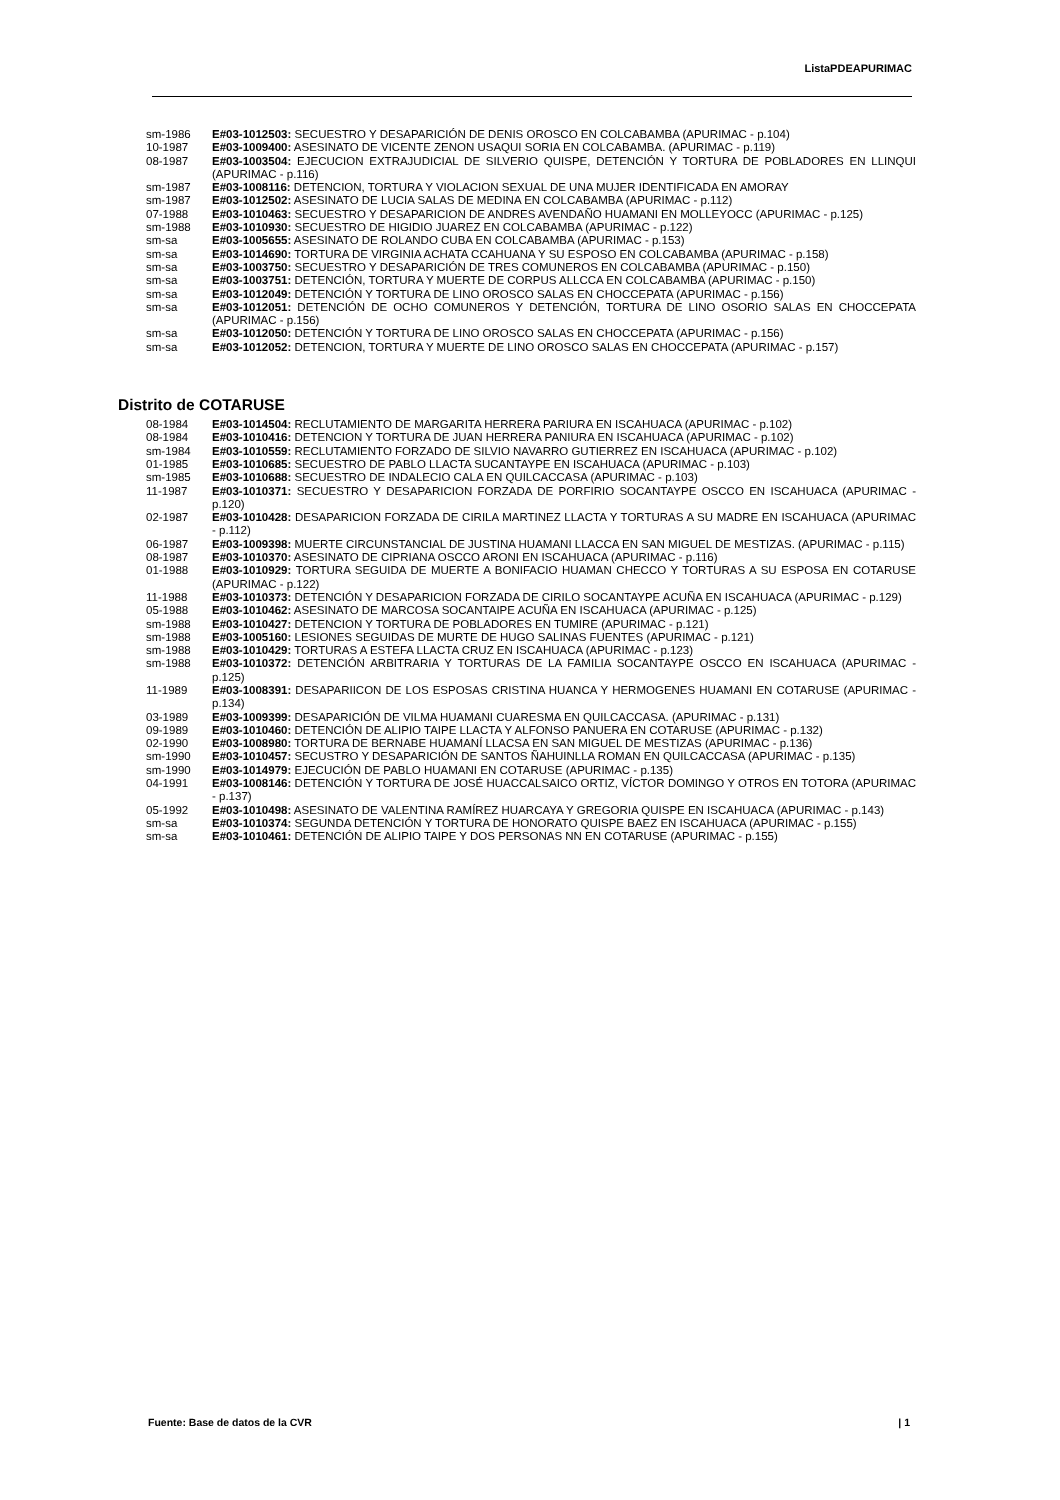ListaPDEAPURIMAC
sm-1986 E#03-1012503: SECUESTRO Y DESAPARICIÓN DE DENIS OROSCO EN COLCABAMBA (APURIMAC - p.104)
10-1987 E#03-1009400: ASESINATO DE VICENTE ZENON USAQUI SORIA EN COLCABAMBA. (APURIMAC - p.119)
08-1987 E#03-1003504: EJECUCION EXTRAJUDICIAL DE SILVERIO QUISPE, DETENCIÓN Y TORTURA DE POBLADORES EN LLINQUI (APURIMAC - p.116)
sm-1987 E#03-1008116: DETENCION, TORTURA Y VIOLACION SEXUAL DE UNA MUJER IDENTIFICADA EN AMORAY
sm-1987 E#03-1012502: ASESINATO DE LUCIA SALAS DE MEDINA EN COLCABAMBA (APURIMAC - p.112)
07-1988 E#03-1010463: SECUESTRO Y DESAPARICION DE ANDRES AVENDAÑO HUAMANI EN MOLLEYOCC (APURIMAC - p.125)
sm-1988 E#03-1010930: SECUESTRO DE HIGIDIO JUAREZ EN COLCABAMBA (APURIMAC - p.122)
sm-sa E#03-1005655: ASESINATO DE ROLANDO CUBA EN COLCABAMBA (APURIMAC - p.153)
sm-sa E#03-1014690: TORTURA DE VIRGINIA ACHATA CCAHUANA Y SU ESPOSO EN COLCABAMBA (APURIMAC - p.158)
sm-sa E#03-1003750: SECUESTRO Y DESAPARICIÓN DE TRES COMUNEROS EN COLCABAMBA (APURIMAC - p.150)
sm-sa E#03-1003751: DETENCIÓN, TORTURA Y MUERTE DE CORPUS ALLCCA EN COLCABAMBA (APURIMAC - p.150)
sm-sa E#03-1012049: DETENCIÓN Y TORTURA DE LINO OROSCO SALAS EN CHOCCEPATA (APURIMAC - p.156)
sm-sa E#03-1012051: DETENCIÓN DE OCHO COMUNEROS Y DETENCIÓN, TORTURA DE LINO OSORIO SALAS EN CHOCCEPATA (APURIMAC - p.156)
sm-sa E#03-1012050: DETENCIÓN Y TORTURA DE LINO OROSCO SALAS EN CHOCCEPATA (APURIMAC - p.156)
sm-sa E#03-1012052: DETENCION, TORTURA Y MUERTE DE LINO OROSCO SALAS EN CHOCCEPATA (APURIMAC - p.157)
Distrito de COTARUSE
08-1984 E#03-1014504: RECLUTAMIENTO DE MARGARITA HERRERA PARIURA EN ISCAHUACA (APURIMAC - p.102)
08-1984 E#03-1010416: DETENCION Y TORTURA DE JUAN HERRERA PANIURA EN ISCAHUACA (APURIMAC - p.102)
sm-1984 E#03-1010559: RECLUTAMIENTO FORZADO DE SILVIO NAVARRO GUTIERREZ EN ISCAHUACA (APURIMAC - p.102)
01-1985 E#03-1010685: SECUESTRO DE PABLO LLACTA SUCANTAYPE EN ISCAHUACA (APURIMAC - p.103)
sm-1985 E#03-1010688: SECUESTRO DE INDALECIO CALA EN QUILCACCASA (APURIMAC - p.103)
11-1987 E#03-1010371: SECUESTRO Y DESAPARICION FORZADA DE PORFIRIO SOCANTAYPE OSCCO EN ISCAHUACA (APURIMAC - p.120)
02-1987 E#03-1010428: DESAPARICION FORZADA DE CIRILA MARTINEZ LLACTA Y TORTURAS A SU MADRE EN ISCAHUACA (APURIMAC - p.112)
06-1987 E#03-1009398: MUERTE CIRCUNSTANCIAL DE JUSTINA HUAMANI LLACCA EN SAN MIGUEL DE MESTIZAS. (APURIMAC - p.115)
08-1987 E#03-1010370: ASESINATO DE CIPRIANA OSCCO ARONI EN ISCAHUACA (APURIMAC - p.116)
01-1988 E#03-1010929: TORTURA SEGUIDA DE MUERTE A BONIFACIO HUAMAN CHECCO Y TORTURAS A SU ESPOSA EN COTARUSE (APURIMAC - p.122)
11-1988 E#03-1010373: DETENCIÓN Y DESAPARICION FORZADA DE CIRILO SOCANTAYPE ACUÑA EN ISCAHUACA (APURIMAC - p.129)
05-1988 E#03-1010462: ASESINATO DE MARCOSA SOCANTAIPE ACUÑA EN ISCAHUACA (APURIMAC - p.125)
sm-1988 E#03-1010427: DETENCION Y TORTURA DE POBLADORES EN TUMIRE (APURIMAC - p.121)
sm-1988 E#03-1005160: LESIONES SEGUIDAS DE MURTE DE HUGO SALINAS FUENTES (APURIMAC - p.121)
sm-1988 E#03-1010429: TORTURAS A ESTEFA LLACTA CRUZ EN ISCAHUACA (APURIMAC - p.123)
sm-1988 E#03-1010372: DETENCIÓN ARBITRARIA Y TORTURAS DE LA FAMILIA SOCANTAYPE OSCCO EN ISCAHUACA (APURIMAC - p.125)
11-1989 E#03-1008391: DESAPARIICON DE LOS ESPOSAS CRISTINA HUANCA Y HERMOGENES HUAMANI EN COTARUSE (APURIMAC - p.134)
03-1989 E#03-1009399: DESAPARICIÓN DE VILMA HUAMANI CUARESMA EN QUILCACCASA. (APURIMAC - p.131)
09-1989 E#03-1010460: DETENCIÓN DE ALIPIO TAIPE LLACTA Y ALFONSO PANUERA EN COTARUSE (APURIMAC - p.132)
02-1990 E#03-1008980: TORTURA DE BERNABE HUAMANÍ LLACSA EN SAN MIGUEL DE MESTIZAS (APURIMAC - p.136)
sm-1990 E#03-1010457: SECUSTRO Y DESAPARICIÓN DE SANTOS ÑAHUINLLA ROMAN EN QUILCACCASA (APURIMAC - p.135)
sm-1990 E#03-1014979: EJECUCIÓN DE PABLO HUAMANI EN COTARUSE (APURIMAC - p.135)
04-1991 E#03-1008146: DETENCIÓN Y TORTURA DE JOSÉ HUACCALSAICO ORTIZ, VÍCTOR DOMINGO Y OTROS EN TOTORA (APURIMAC - p.137)
05-1992 E#03-1010498: ASESINATO DE VALENTINA RAMÍREZ HUARCAYA Y GREGORIA QUISPE EN ISCAHUACA (APURIMAC - p.143)
sm-sa E#03-1010374: SEGUNDA DETENCIÓN Y TORTURA DE HONORATO QUISPE BAEZ EN ISCAHUACA (APURIMAC - p.155)
sm-sa E#03-1010461: DETENCIÓN DE ALIPIO TAIPE Y DOS PERSONAS NN EN COTARUSE (APURIMAC - p.155)
Fuente: Base de datos de la CVR | 1